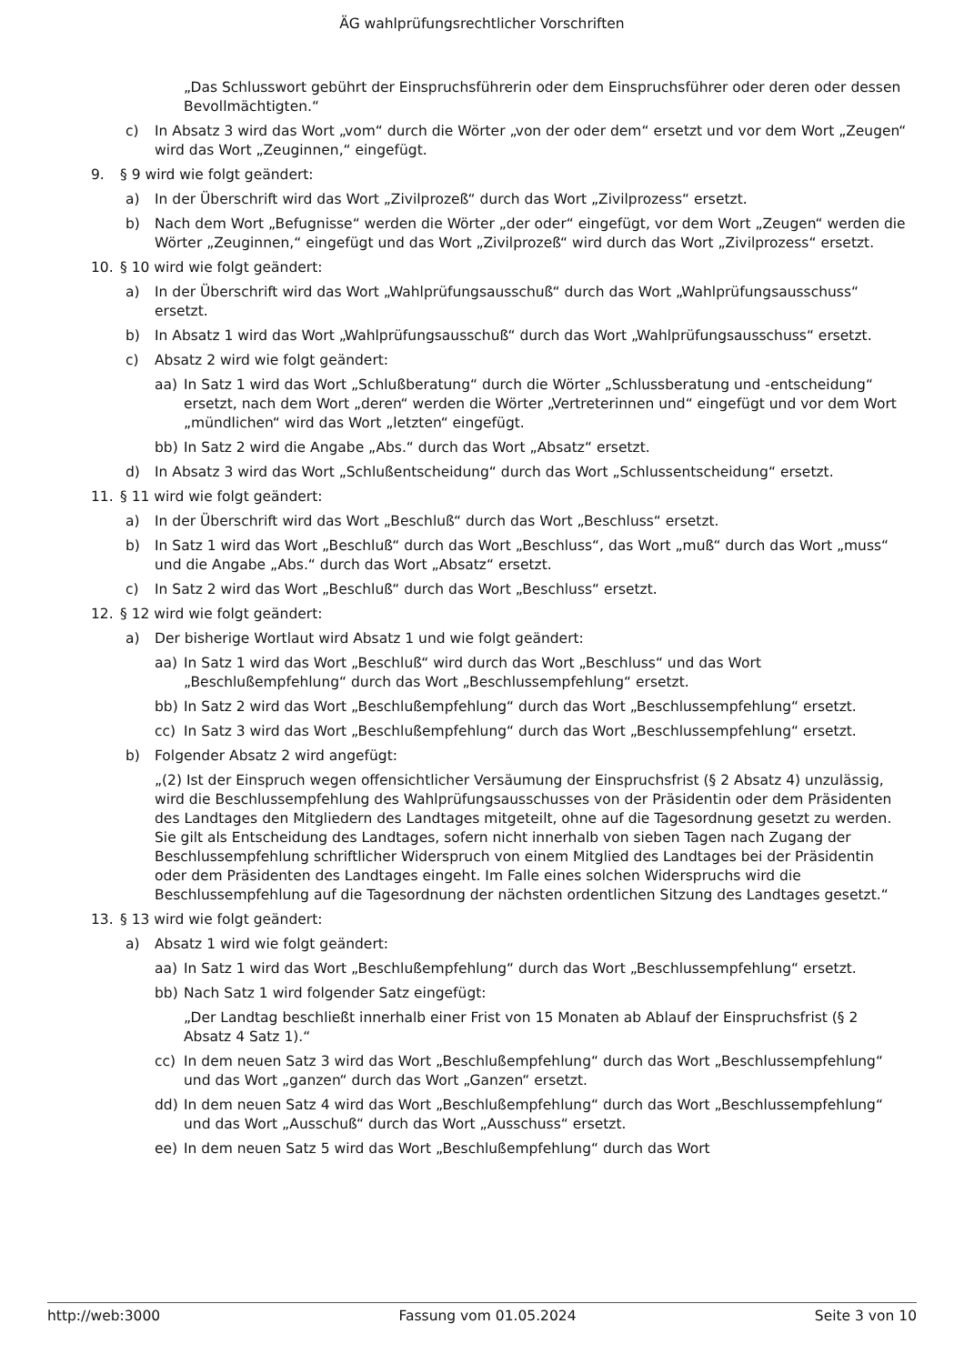ÄG wahlprüfungsrechtlicher Vorschriften
„Das Schlusswort gebührt der Einspruchsführerin oder dem Einspruchsführer oder deren oder dessen Bevollmächtigten.“
c) In Absatz 3 wird das Wort „vom“ durch die Wörter „von der oder dem“ ersetzt und vor dem Wort „Zeugen“ wird das Wort „Zeuginnen,“ eingefügt.
9. § 9 wird wie folgt geändert:
a) In der Überschrift wird das Wort „Zivilprozeß“ durch das Wort „Zivilprozess“ ersetzt.
b) Nach dem Wort „Befugnisse“ werden die Wörter „der oder“ eingefügt, vor dem Wort „Zeugen“ werden die Wörter „Zeuginnen,“ eingefügt und das Wort „Zivilprozeß“ wird durch das Wort „Zivilprozess“ ersetzt.
10. § 10 wird wie folgt geändert:
a) In der Überschrift wird das Wort „Wahlprüfungsausschuß“ durch das Wort „Wahlprüfungsausschuss“ ersetzt.
b) In Absatz 1 wird das Wort „Wahlprüfungsausschuß“ durch das Wort „Wahlprüfungsausschuss“ ersetzt.
c) Absatz 2 wird wie folgt geändert:
aa) In Satz 1 wird das Wort „Schlußberatung“ durch die Wörter „Schlussberatung und -entscheidung“ ersetzt, nach dem Wort „deren“ werden die Wörter „Vertreterinnen und“ eingefügt und vor dem Wort „mündlichen“ wird das Wort „letzten“ eingefügt.
bb) In Satz 2 wird die Angabe „Abs.“ durch das Wort „Absatz“ ersetzt.
d) In Absatz 3 wird das Wort „Schlußentscheidung“ durch das Wort „Schlussentscheidung“ ersetzt.
11. § 11 wird wie folgt geändert:
a) In der Überschrift wird das Wort „Beschluß“ durch das Wort „Beschluss“ ersetzt.
b) In Satz 1 wird das Wort „Beschluß“ durch das Wort „Beschluss“, das Wort „muß“ durch das Wort „muss“ und die Angabe „Abs.“ durch das Wort „Absatz“ ersetzt.
c) In Satz 2 wird das Wort „Beschluß“ durch das Wort „Beschluss“ ersetzt.
12. § 12 wird wie folgt geändert:
a) Der bisherige Wortlaut wird Absatz 1 und wie folgt geändert:
aa) In Satz 1 wird das Wort „Beschluß“ wird durch das Wort „Beschluss“ und das Wort „Beschlußempfehlung“ durch das Wort „Beschlussempfehlung“ ersetzt.
bb) In Satz 2 wird das Wort „Beschlußempfehlung“ durch das Wort „Beschlussempfehlung“ ersetzt.
cc) In Satz 3 wird das Wort „Beschlußempfehlung“ durch das Wort „Beschlussempfehlung“ ersetzt.
b) Folgender Absatz 2 wird angefügt:
„(2) Ist der Einspruch wegen offensichtlicher Versäumung der Einspruchsfrist (§ 2 Absatz 4) unzulässig, wird die Beschlussempfehlung des Wahlprüfungsausschusses von der Präsidentin oder dem Präsidenten des Landtages den Mitgliedern des Landtages mitgeteilt, ohne auf die Tagesordnung gesetzt zu werden. Sie gilt als Entscheidung des Landtages, sofern nicht innerhalb von sieben Tagen nach Zugang der Beschlussempfehlung schriftlicher Widerspruch von einem Mitglied des Landtages bei der Präsidentin oder dem Präsidenten des Landtages eingeht. Im Falle eines solchen Widerspruchs wird die Beschlussempfehlung auf die Tagesordnung der nächsten ordentlichen Sitzung des Landtages gesetzt.“
13. § 13 wird wie folgt geändert:
a) Absatz 1 wird wie folgt geändert:
aa) In Satz 1 wird das Wort „Beschlußempfehlung“ durch das Wort „Beschlussempfehlung“ ersetzt.
bb) Nach Satz 1 wird folgender Satz eingefügt:
„Der Landtag beschließt innerhalb einer Frist von 15 Monaten ab Ablauf der Einspruchsfrist (§ 2 Absatz 4 Satz 1).“
cc) In dem neuen Satz 3 wird das Wort „Beschlußempfehlung“ durch das Wort „Beschlussempfehlung“ und das Wort „ganzen“ durch das Wort „Ganzen“ ersetzt.
dd) In dem neuen Satz 4 wird das Wort „Beschlußempfehlung“ durch das Wort „Beschlussempfehlung“ und das Wort „Ausschuß“ durch das Wort „Ausschuss“ ersetzt.
ee) In dem neuen Satz 5 wird das Wort „Beschlußempfehlung“ durch das Wort
http://web:3000 Fassung vom 01.05.2024 Seite 3 von 10